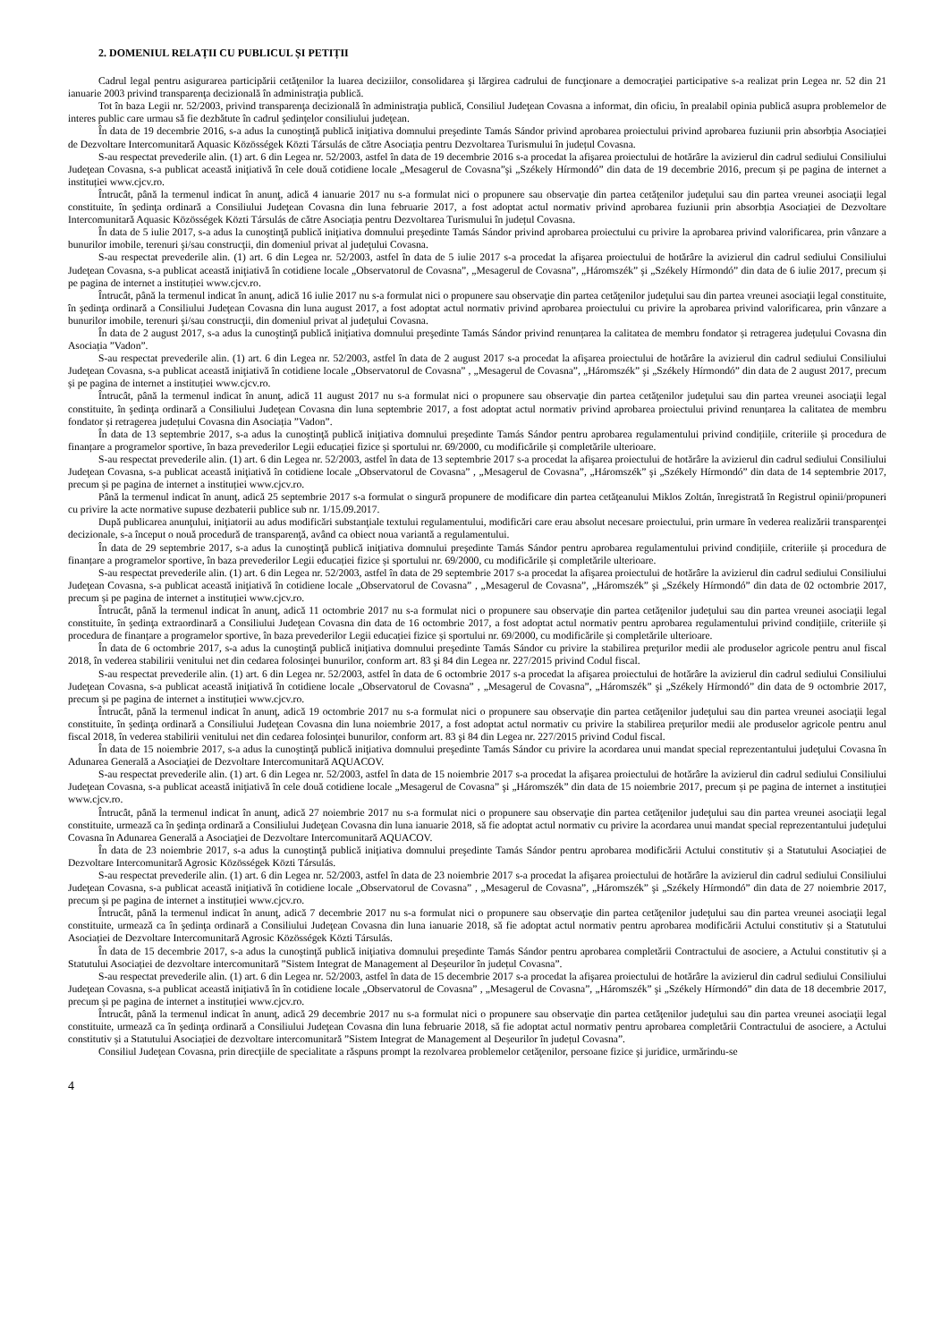2. DOMENIUL RELAȚII CU PUBLICUL ȘI PETIȚII
Cadrul legal pentru asigurarea participării cetăţenilor la luarea deciziilor, consolidarea şi lărgirea cadrului de funcţionare a democraţiei participative s-a realizat prin Legea nr. 52 din 21 ianuarie 2003 privind transparenţa decizională în administraţia publică.
Tot în baza Legii nr. 52/2003, privind transparenţa decizională în administraţia publică, Consiliul Judeţean Covasna a informat, din oficiu, în prealabil opinia publică asupra problemelor de interes public care urmau să fie dezbătute în cadrul şedinţelor consiliului judeţean.
În data de 19 decembrie 2016, s-a adus la cunoştinţă publică iniţiativa domnului preşedinte Tamás Sándor privind aprobarea proiectului privind aprobarea fuziunii prin absorbția Asociației de Dezvoltare Intercomunitară Aquasic Közösségek Közti Társulás de către Asociația pentru Dezvoltarea Turismului în județul Covasna.
S-au respectat prevederile alin. (1) art. 6 din Legea nr. 52/2003, astfel în data de 19 decembrie 2016 s-a procedat la afişarea proiectului de hotărâre la avizierul din cadrul sediului Consiliului Judeţean Covasna, s-a publicat această iniţiativă în cele două cotidiene locale „Mesagerul de Covasna”şi „Székely Hírmondó” din data de 19 decembrie 2016, precum și pe pagina de internet a instituției www.cjcv.ro.
Întrucât, până la termenul indicat în anunţ, adică 4 ianuarie 2017 nu s-a formulat nici o propunere sau observaţie din partea cetăţenilor judeţului sau din partea vreunei asociaţii legal constituite, în şedinţa ordinară a Consiliului Judeţean Covasna din luna februarie 2017, a fost adoptat actul normativ privind aprobarea fuziunii prin absorbția Asociației de Dezvoltare Intercomunitară Aquasic Közösségek Közti Társulás de către Asociația pentru Dezvoltarea Turismului în județul Covasna.
În data de 5 iulie 2017, s-a adus la cunoştinţă publică iniţiativa domnului preşedinte Tamás Sándor privind aprobarea proiectului cu privire la aprobarea privind valorificarea, prin vânzare a bunurilor imobile, terenuri şi/sau construcţii, din domeniul privat al judeţului Covasna.
S-au respectat prevederile alin. (1) art. 6 din Legea nr. 52/2003, astfel în data de 5 iulie 2017 s-a procedat la afişarea proiectului de hotărâre la avizierul din cadrul sediului Consiliului Judeţean Covasna, s-a publicat această iniţiativă în cotidiene locale „Observatorul de Covasna”, „Mesagerul de Covasna”, „Háromszék” şi „Székely Hírmondó” din data de 6 iulie 2017, precum și pe pagina de internet a instituției www.cjcv.ro.
Întrucât, până la termenul indicat în anunţ, adică 16 iulie 2017 nu s-a formulat nici o propunere sau observaţie din partea cetăţenilor judeţului sau din partea vreunei asociaţii legal constituite, în şedinţa ordinară a Consiliului Judeţean Covasna din luna august 2017, a fost adoptat actul normativ privind aprobarea proiectului cu privire la aprobarea privind valorificarea, prin vânzare a bunurilor imobile, terenuri şi/sau construcţii, din domeniul privat al judeţului Covasna.
În data de 2 august 2017, s-a adus la cunoştinţă publică iniţiativa domnului preşedinte Tamás Sándor privind renunțarea la calitatea de membru fondator și retragerea județului Covasna din Asociația ”Vadon”.
S-au respectat prevederile alin. (1) art. 6 din Legea nr. 52/2003, astfel în data de 2 august 2017 s-a procedat la afişarea proiectului de hotărâre la avizierul din cadrul sediului Consiliului Judeţean Covasna, s-a publicat această iniţiativă în cotidiene locale „Observatorul de Covasna” , „Mesagerul de Covasna”, „Háromszék” şi „Székely Hírmondó” din data de 2 august 2017, precum și pe pagina de internet a instituției www.cjcv.ro.
Întrucât, până la termenul indicat în anunţ, adică 11 august 2017 nu s-a formulat nici o propunere sau observaţie din partea cetăţenilor judeţului sau din partea vreunei asociaţii legal constituite, în şedinţa ordinară a Consiliului Judeţean Covasna din luna septembrie 2017, a fost adoptat actul normativ privind aprobarea proiectului privind renunțarea la calitatea de membru fondator și retragerea județului Covasna din Asociația ”Vadon”.
În data de 13 septembrie 2017, s-a adus la cunoştinţă publică iniţiativa domnului preşedinte Tamás Sándor pentru aprobarea regulamentului privind condițiile, criteriile și procedura de finanțare a programelor sportive, în baza prevederilor Legii educației fizice și sportului nr. 69/2000, cu modificările și completările ulterioare.
S-au respectat prevederile alin. (1) art. 6 din Legea nr. 52/2003, astfel în data de 13 septembrie 2017 s-a procedat la afişarea proiectului de hotărâre la avizierul din cadrul sediului Consiliului Judeţean Covasna, s-a publicat această iniţiativă în cotidiene locale „Observatorul de Covasna” , „Mesagerul de Covasna”, „Háromszék” şi „Székely Hírmondó” din data de 14 septembrie 2017, precum și pe pagina de internet a instituției www.cjcv.ro.
Până la termenul indicat în anunţ, adică 25 septembrie 2017 s-a formulat o singură propunere de modificare din partea cetăţeanului Miklos Zoltán, înregistrată în Registrul opinii/propuneri cu privire la acte normative supuse dezbaterii publice sub nr. 1/15.09.2017.
După publicarea anunţului, iniţiatorii au adus modificări substanţiale textului regulamentului, modificări care erau absolut necesare proiectului, prin urmare în vederea realizării transparenţei decizionale, s-a început o nouă procedură de transparenţă, având ca obiect noua variantă a regulamentului.
În data de 29 septembrie 2017, s-a adus la cunoştinţă publică iniţiativa domnului preşedinte Tamás Sándor pentru aprobarea regulamentului privind condițiile, criteriile și procedura de finanțare a programelor sportive, în baza prevederilor Legii educației fizice și sportului nr. 69/2000, cu modificările și completările ulterioare.
S-au respectat prevederile alin. (1) art. 6 din Legea nr. 52/2003, astfel în data de 29 septembrie 2017 s-a procedat la afişarea proiectului de hotărâre la avizierul din cadrul sediului Consiliului Judeţean Covasna, s-a publicat această iniţiativă în cotidiene locale „Observatorul de Covasna” , „Mesagerul de Covasna”, „Háromszék” şi „Székely Hírmondó” din data de 02 octombrie 2017, precum și pe pagina de internet a instituției www.cjcv.ro.
Întrucât, până la termenul indicat în anunţ, adică 11 octombrie 2017 nu s-a formulat nici o propunere sau observaţie din partea cetăţenilor judeţului sau din partea vreunei asociaţii legal constituite, în şedinţa extraordinară a Consiliului Judeţean Covasna din data de 16 octombrie 2017, a fost adoptat actul normativ pentru aprobarea regulamentului privind condițiile, criteriile și procedura de finanțare a programelor sportive, în baza prevederilor Legii educației fizice și sportului nr. 69/2000, cu modificările și completările ulterioare.
În data de 6 octombrie 2017, s-a adus la cunoştinţă publică iniţiativa domnului preşedinte Tamás Sándor cu privire la stabilirea preţurilor medii ale produselor agricole pentru anul fiscal 2018, în vederea stabilirii venitului net din cedarea folosinţei bunurilor, conform art. 83 şi 84 din Legea nr. 227/2015 privind Codul fiscal.
S-au respectat prevederile alin. (1) art. 6 din Legea nr. 52/2003, astfel în data de 6 octombrie 2017 s-a procedat la afişarea proiectului de hotărâre la avizierul din cadrul sediului Consiliului Judeţean Covasna, s-a publicat această iniţiativă în cotidiene locale „Observatorul de Covasna” , „Mesagerul de Covasna”, „Háromszék” şi „Székely Hírmondó” din data de 9 octombrie 2017, precum și pe pagina de internet a instituției www.cjcv.ro.
Întrucât, până la termenul indicat în anunţ, adică 19 octombrie 2017 nu s-a formulat nici o propunere sau observaţie din partea cetăţenilor judeţului sau din partea vreunei asociaţii legal constituite, în şedinţa ordinară a Consiliului Judeţean Covasna din luna noiembrie 2017, a fost adoptat actul normativ cu privire la stabilirea preţurilor medii ale produselor agricole pentru anul fiscal 2018, în vederea stabilirii venitului net din cedarea folosinţei bunurilor, conform art. 83 şi 84 din Legea nr. 227/2015 privind Codul fiscal.
În data de 15 noiembrie 2017, s-a adus la cunoştinţă publică iniţiativa domnului preşedinte Tamás Sándor cu privire la acordarea unui mandat special reprezentantului judeţului Covasna în Adunarea Generală a Asociaţiei de Dezvoltare Intercomunitară AQUACOV.
S-au respectat prevederile alin. (1) art. 6 din Legea nr. 52/2003, astfel în data de 15 noiembrie 2017 s-a procedat la afişarea proiectului de hotărâre la avizierul din cadrul sediului Consiliului Judeţean Covasna, s-a publicat această iniţiativă în cele două cotidiene locale „Mesagerul de Covasna” şi „Háromszék” din data de 15 noiembrie 2017, precum și pe pagina de internet a instituției www.cjcv.ro.
Întrucât, până la termenul indicat în anunţ, adică 27 noiembrie 2017 nu s-a formulat nici o propunere sau observaţie din partea cetăţenilor judeţului sau din partea vreunei asociaţii legal constituite, urmează ca în şedinţa ordinară a Consiliului Judeţean Covasna din luna ianuarie 2018, să fie adoptat actul normativ cu privire la acordarea unui mandat special reprezentantului judeţului Covasna în Adunarea Generală a Asociaţiei de Dezvoltare Intercomunitară AQUACOV.
În data de 23 noiembrie 2017, s-a adus la cunoştinţă publică iniţiativa domnului preşedinte Tamás Sándor pentru aprobarea modificării Actului constitutiv și a Statutului Asociației de Dezvoltare Intercomunitară Agrosic Közösségek Közti Társulás.
S-au respectat prevederile alin. (1) art. 6 din Legea nr. 52/2003, astfel în data de 23 noiembrie 2017 s-a procedat la afişarea proiectului de hotărâre la avizierul din cadrul sediului Consiliului Judeţean Covasna, s-a publicat această iniţiativă în cotidiene locale „Observatorul de Covasna” , „Mesagerul de Covasna”, „Háromszék” şi „Székely Hírmondó” din data de 27 noiembrie 2017, precum și pe pagina de internet a instituției www.cjcv.ro.
Întrucât, până la termenul indicat în anunţ, adică 7 decembrie 2017 nu s-a formulat nici o propunere sau observaţie din partea cetăţenilor judeţului sau din partea vreunei asociaţii legal constituite, urmează ca în şedinţa ordinară a Consiliului Judeţean Covasna din luna ianuarie 2018, să fie adoptat actul normativ pentru aprobarea modificării Actului constitutiv și a Statutului Asociației de Dezvoltare Intercomunitară Agrosic Közösségek Közti Társulás.
În data de 15 decembrie 2017, s-a adus la cunoştinţă publică iniţiativa domnului preşedinte Tamás Sándor pentru aprobarea completării Contractului de asociere, a Actului constitutiv și a Statutului Asociației de dezvoltare intercomunitară ”Sistem Integrat de Management al Deșeurilor în județul Covasna”.
S-au respectat prevederile alin. (1) art. 6 din Legea nr. 52/2003, astfel în data de 15 decembrie 2017 s-a procedat la afişarea proiectului de hotărâre la avizierul din cadrul sediului Consiliului Judeţean Covasna, s-a publicat această iniţiativă în în cotidiene locale „Observatorul de Covasna” , „Mesagerul de Covasna”, „Háromszék” şi „Székely Hírmondó” din data de 18 decembrie 2017, precum și pe pagina de internet a instituției www.cjcv.ro.
Întrucât, până la termenul indicat în anunţ, adică 29 decembrie 2017 nu s-a formulat nici o propunere sau observaţie din partea cetăţenilor judeţului sau din partea vreunei asociaţii legal constituite, urmează ca în şedinţa ordinară a Consiliului Judeţean Covasna din luna februarie 2018, să fie adoptat actul normativ pentru aprobarea completării Contractului de asociere, a Actului constitutiv și a Statutului Asociației de dezvoltare intercomunitară ”Sistem Integrat de Management al Deșeurilor în județul Covasna”.
Consiliul Judeţean Covasna, prin direcţiile de specialitate a răspuns prompt la rezolvarea problemelor cetăţenilor, persoane fizice şi juridice, urmărindu-se
4